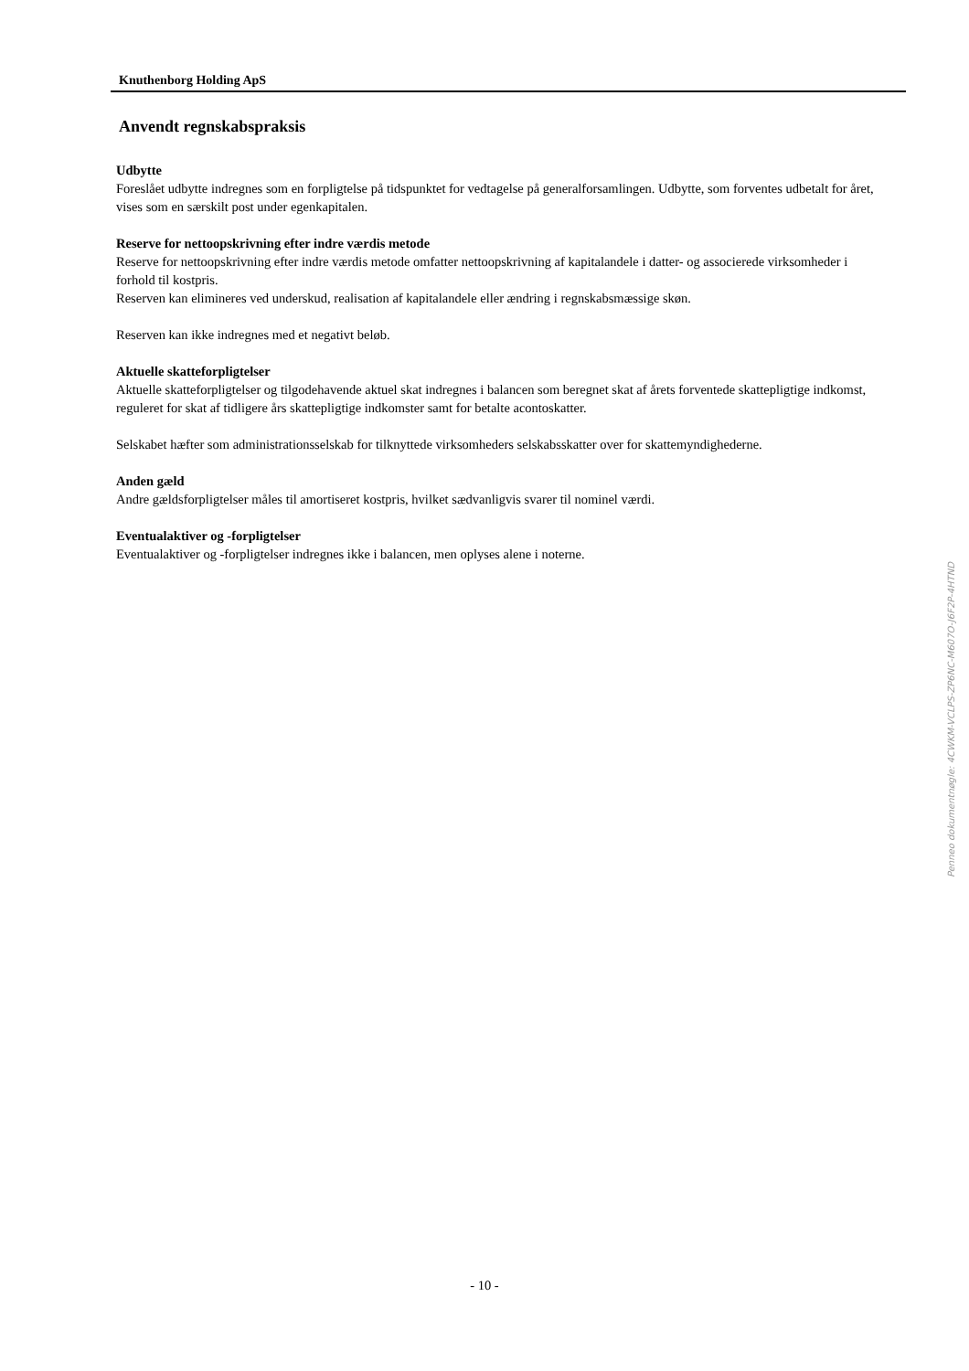Knuthenborg Holding ApS
Anvendt regnskabspraksis
Udbytte
Foreslået udbytte indregnes som en forpligtelse på tidspunktet for vedtagelse på generalforsamlingen. Udbytte, som forventes udbetalt for året, vises som en særskilt post under egenkapitalen.
Reserve for nettoopskrivning efter indre værdis metode
Reserve for nettoopskrivning efter indre værdis metode omfatter nettoopskrivning af kapitalandele i datter- og associerede virksomheder i forhold til kostpris.
Reserven kan elimineres ved underskud, realisation af kapitalandele eller ændring i regnskabsmæssige skøn.
Reserven kan ikke indregnes med et negativt beløb.
Aktuelle skatteforpligtelser
Aktuelle skatteforpligtelser og tilgodehavende aktuel skat indregnes i balancen som beregnet skat af årets forventede skattepligtige indkomst, reguleret for skat af tidligere års skattepligtige indkomster samt for betalte acontoskatter.
Selskabet hæfter som administrationsselskab for tilknyttede virksomheders selskabsskatter over for skattemyndighederne.
Anden gæld
Andre gældsforpligtelser måles til amortiseret kostpris, hvilket sædvanligvis svarer til nominel værdi.
Eventualaktiver og -forpligtelser
Eventualaktiver og -forpligtelser indregnes ikke i balancen, men oplyses alene i noterne.
- 10 -
Penneo dokumentnøgle: 4CWKM-VCLPS-ZP6NC-M607O-J6F2P-4HTND